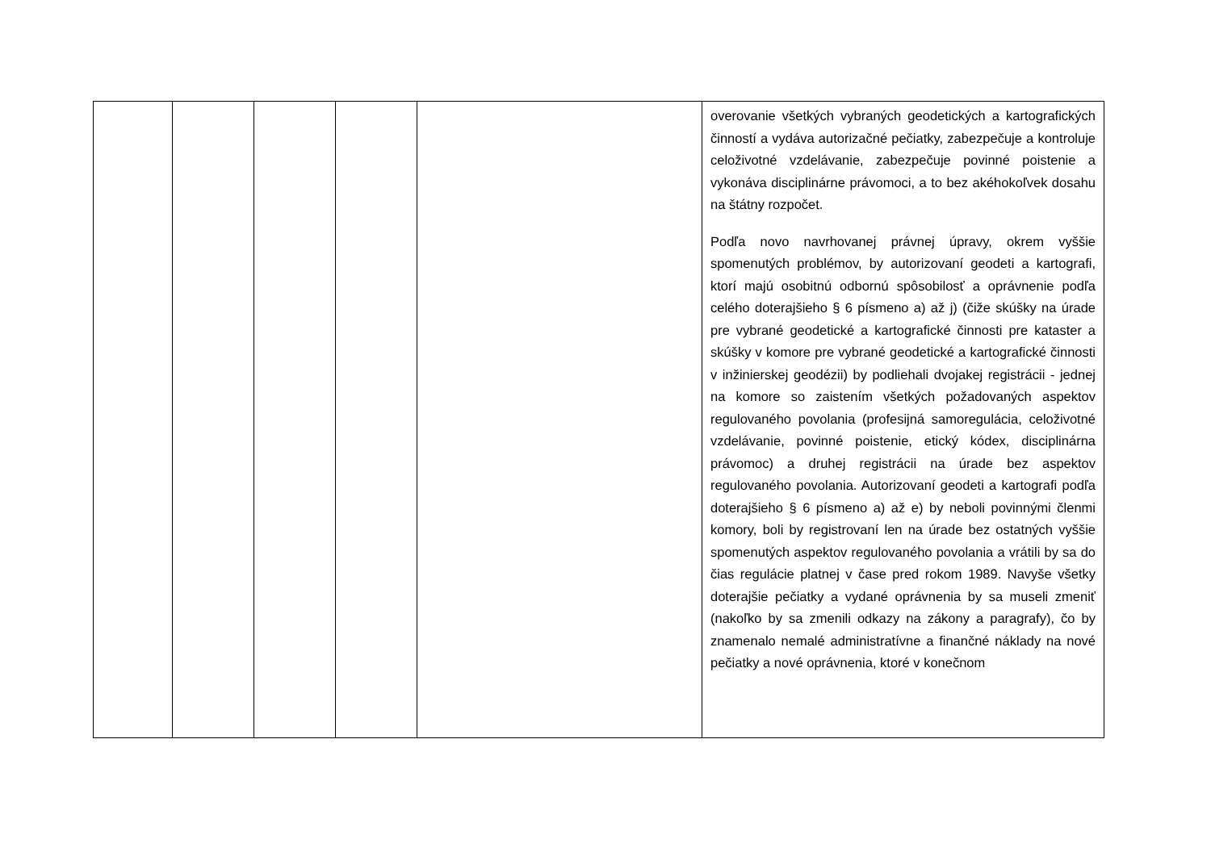| | | | | | overovanie všetkých vybraných geodetických a kartografických činností a vydáva autorizačné pečiatky, zabezpečuje a kontroluje celoživotné vzdelávanie, zabezpečuje povinné poistenie a vykonáva disciplinárne právomoci, a to bez akéhokoľvek dosahu na štátny rozpočet. Podľa novo navrhovanej právnej úpravy, okrem vyššie spomenutých problémov, by autorizovaní geodeti a kartografi, ktorí majú osobitnú odbornú spôsobilosť a oprávnenie podľa celého doterajšieho § 6 písmeno a) až j) (čiže skúšky na úrade pre vybrané geodetické a kartografické činnosti pre kataster a skúšky v komore pre vybrané geodetické a kartografické činnosti v inžinierskej geodézii) by podliehali dvojakej registrácii - jednej na komore so zaistením všetkých požadovaných aspektov regulovaného povolania (profesijná samoregulácia, celoživotné vzdelávanie, povinné poistenie, etický kódex, disciplinárna právomoc) a druhej registrácii na úrade bez aspektov regulovaného povolania. Autorizovaní geodeti a kartografi podľa doterajšieho § 6 písmeno a) až e) by neboli povinnými členmi komory, boli by registrovaní len na úrade bez ostatných vyššie spomenutých aspektov regulovaného povolania a vrátili by sa do čias regulácie platnej v čase pred rokom 1989. Navyše všetky doterajšie pečiatky a vydané oprávnenia by sa museli zmeniť (nakoľko by sa zmenili odkazy na zákony a paragrafy), čo by znamenalo nemalé administratívne a finančné náklady na nové pečiatky a nové oprávnenia, ktoré v konečnom |